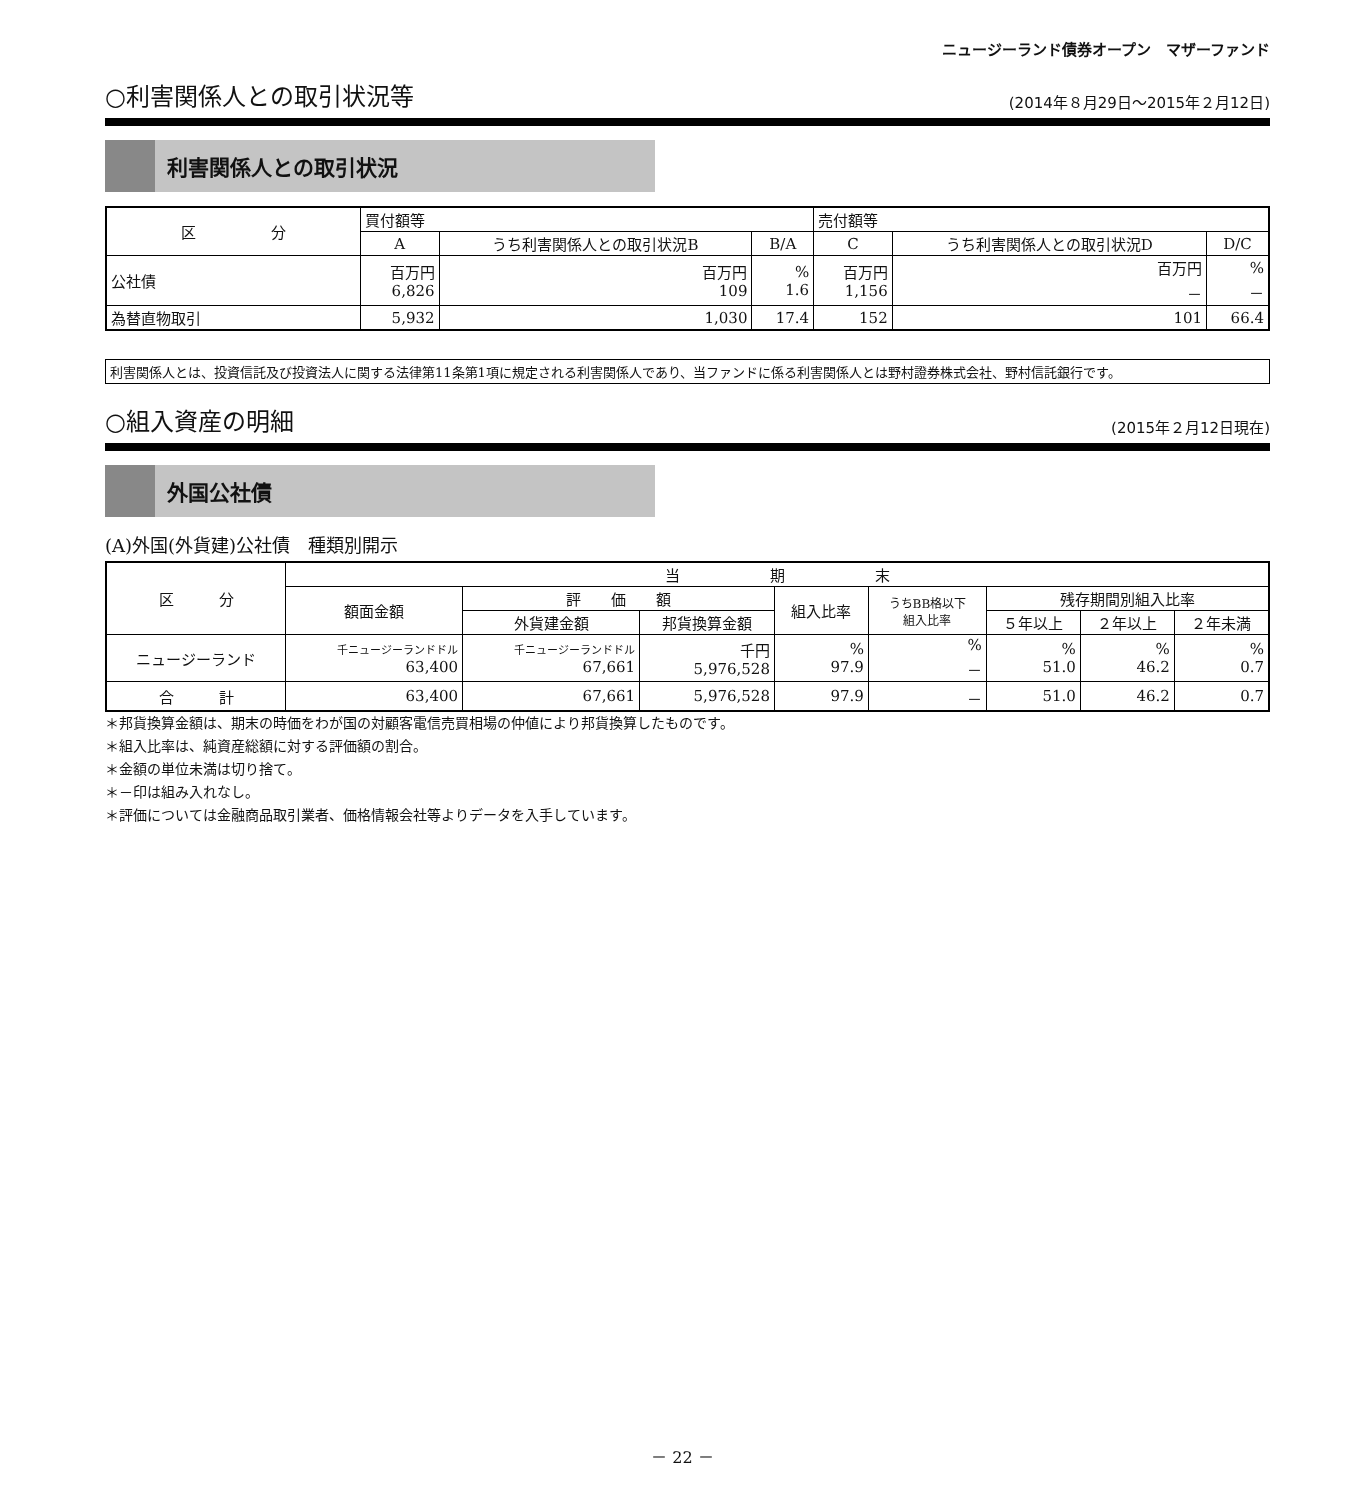ニュージーランド債券オープン　マザーファンド
○利害関係人との取引状況等
(2014年８月29日～2015年２月12日)
利害関係人との取引状況
| 区 分 | 買付額等 | | | 売付額等 | | |
| --- | --- | --- | --- | --- | --- | --- |
| | A | うち利害関係人との取引状況B | B/A | C | うち利害関係人との取引状況D | D/C |
| 公社債 | 百万円 6,826 | 百万円 109 | % 1.6 | 百万円 1,156 | 百万円 － | % － |
| 為替直物取引 | 5,932 | 1,030 | 17.4 | 152 | 101 | 66.4 |
利害関係人とは、投資信託及び投資法人に関する法律第11条第1項に規定される利害関係人であり、当ファンドに係る利害関係人とは野村證券株式会社、野村信託銀行です。
○組入資産の明細
(2015年２月12日現在)
外国公社債
(A)外国(外貨建)公社債　種類別開示
| 区 分 | 当 期 末 | | | | | | | |
| --- | --- | --- | --- | --- | --- | --- | --- | --- |
| | 額面金額 | 評 価 額 | | 組入比率 | うちBB格以下 組入比率 | 残存期間別組入比率 | | |
| | | 外貨建金額 | 邦貨換算金額 | | | ５年以上 | ２年以上 | ２年未満 |
| ニュージーランド | 千ニュージーランドドル 63,400 | 千ニュージーランドドル 67,661 | 千円 5,976,528 | % 97.9 | % － | % 51.0 | % 46.2 | % 0.7 |
| 合 計 | 63,400 | 67,661 | 5,976,528 | 97.9 | － | 51.0 | 46.2 | 0.7 |
＊邦貨換算金額は、期末の時価をわが国の対顧客電信売買相場の仲値により邦貨換算したものです。
＊組入比率は、純資産総額に対する評価額の割合。
＊金額の単位未満は切り捨て。
＊－印は組み入れなし。
＊評価については金融商品取引業者、価格情報会社等よりデータを入手しています。
－ 22 －